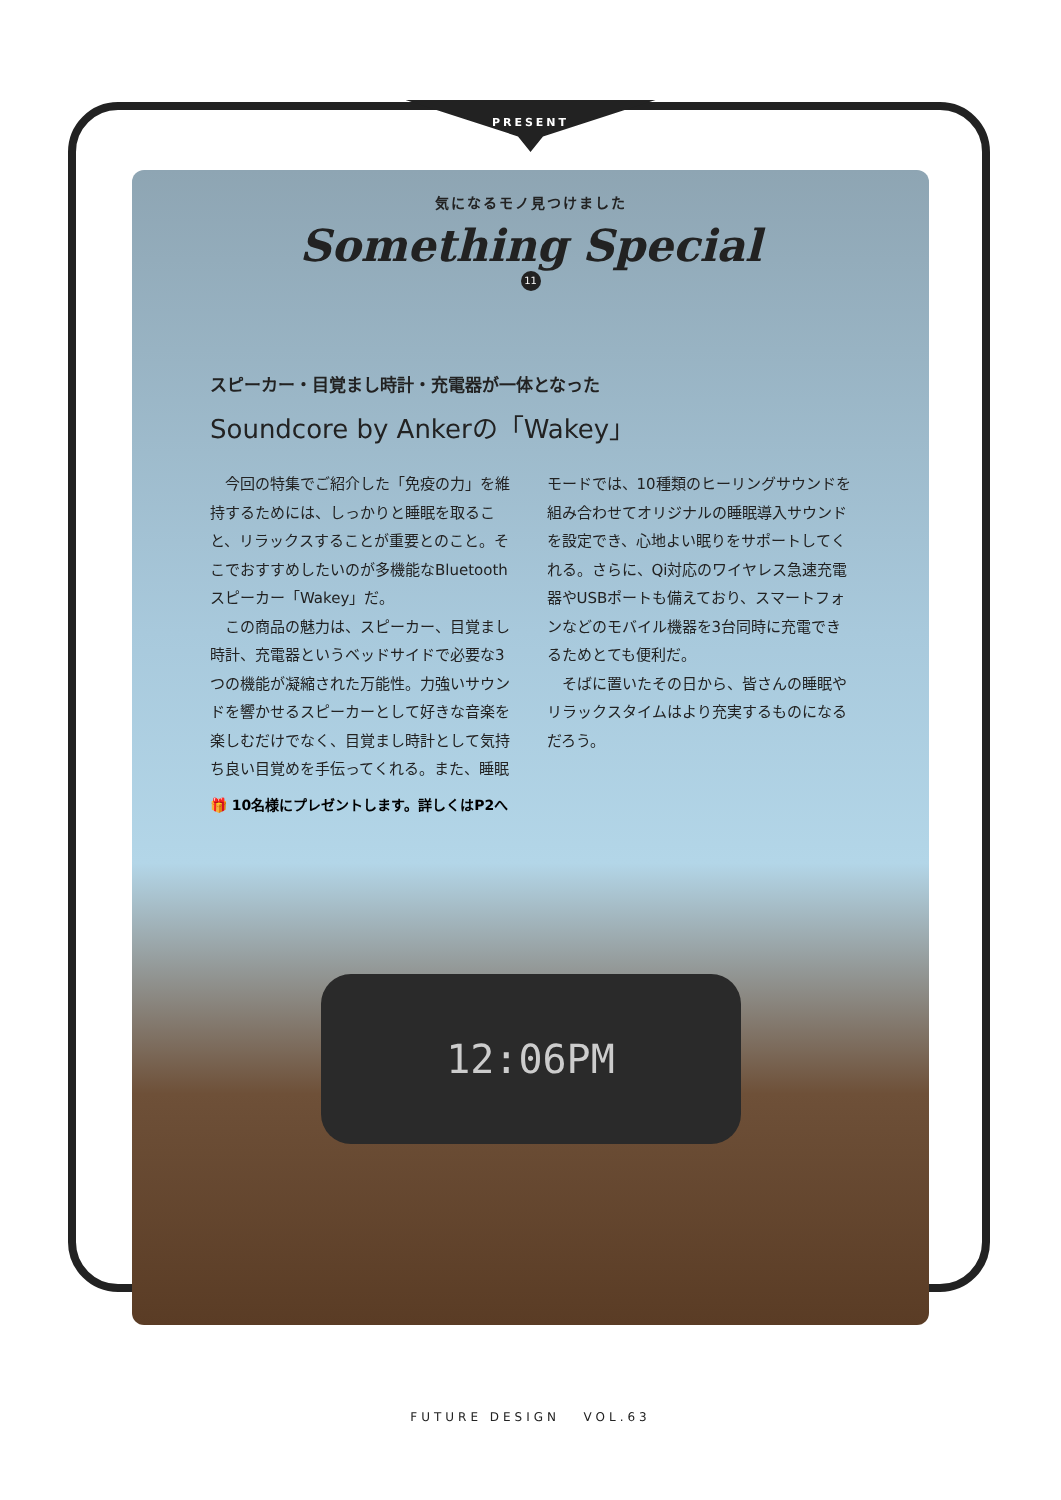PRESENT
気になるモノ見つけました
Something Special
11
スピーカー・目覚まし時計・充電器が一体となった
Soundcore by Ankerの「Wakey」
今回の特集でご紹介した「免疫の力」を維持するためには、しっかりと睡眠を取ること、リラックスすることが重要とのこと。そこでおすすめしたいのが多機能なBluetoothスピーカー「Wakey」だ。
この商品の魅力は、スピーカー、目覚まし時計、充電器というベッドサイドで必要な3つの機能が凝縮された万能性。力強いサウンドを響かせるスピーカーとして好きな音楽を楽しむだけでなく、目覚まし時計として気持ち良い目覚めを手伝ってくれる。また、睡眠モードでは、10種類のヒーリングサウンドを組み合わせてオリジナルの睡眠導入サウンドを設定でき、心地よい眠りをサポートしてくれる。さらに、Qi対応のワイヤレス急速充電器やUSBポートも備えており、スマートフォンなどのモバイル機器を3台同時に充電できるためとても便利だ。
そばに置いたその日から、皆さんの睡眠やリラックスタイムはより充実するものになるだろう。
🎁 10名様にプレゼントします。詳しくはP2へ
12:06PM
FUTURE DESIGN VOL.63